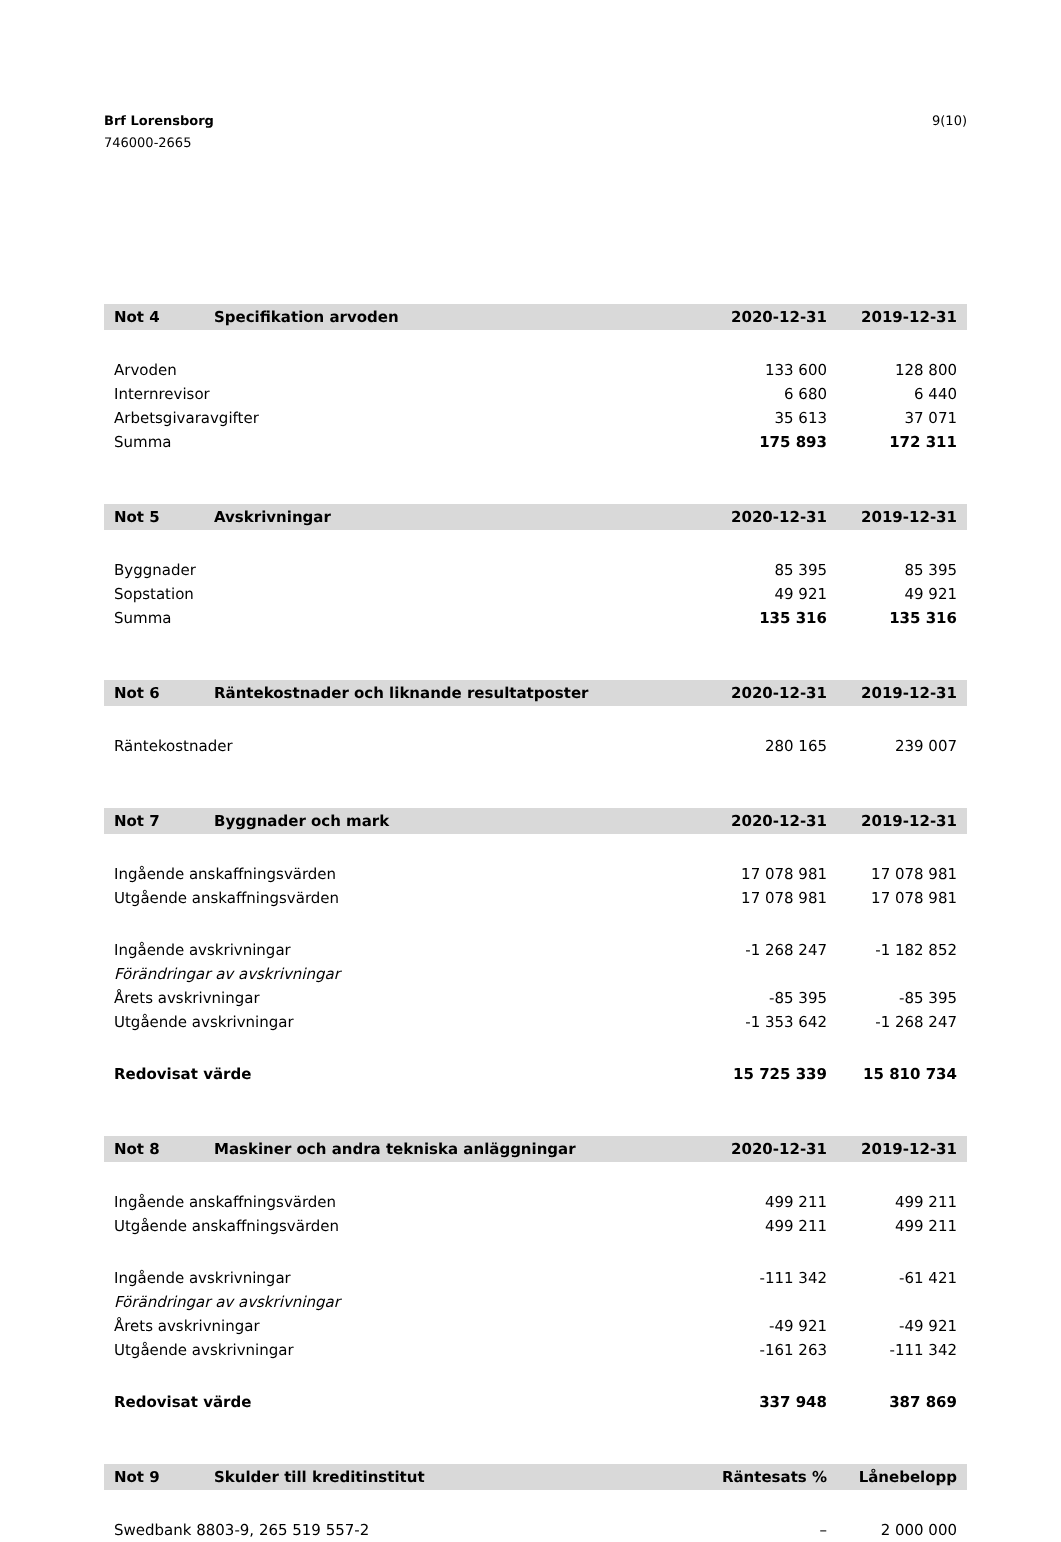Brf Lorensborg
746000-2665
9(10)
| Not 4 | Specifikation arvoden | 2020-12-31 | 2019-12-31 |
| --- | --- | --- | --- |
| Arvoden | | 133 600 | 128 800 |
| Internrevisor | | 6 680 | 6 440 |
| Arbetsgivaravgifter | | 35 613 | 37 071 |
| Summa | | 175 893 | 172 311 |
| Not 5 | Avskrivningar | 2020-12-31 | 2019-12-31 |
| --- | --- | --- | --- |
| Byggnader | | 85 395 | 85 395 |
| Sopstation | | 49 921 | 49 921 |
| Summa | | 135 316 | 135 316 |
| Not 6 | Räntekostnader och liknande resultatposter | 2020-12-31 | 2019-12-31 |
| --- | --- | --- | --- |
| Räntekostnader | | 280 165 | 239 007 |
| Not 7 | Byggnader och mark | 2020-12-31 | 2019-12-31 |
| --- | --- | --- | --- |
| Ingående anskaffningsvärden | | 17 078 981 | 17 078 981 |
| Utgående anskaffningsvärden | | 17 078 981 | 17 078 981 |
| Ingående avskrivningar | | -1 268 247 | -1 182 852 |
| Förändringar av avskrivningar | | | |
| Årets avskrivningar | | -85 395 | -85 395 |
| Utgående avskrivningar | | -1 353 642 | -1 268 247 |
| Redovisat värde | | 15 725 339 | 15 810 734 |
| Not 8 | Maskiner och andra tekniska anläggningar | 2020-12-31 | 2019-12-31 |
| --- | --- | --- | --- |
| Ingående anskaffningsvärden | | 499 211 | 499 211 |
| Utgående anskaffningsvärden | | 499 211 | 499 211 |
| Ingående avskrivningar | | -111 342 | -61 421 |
| Förändringar av avskrivningar | | | |
| Årets avskrivningar | | -49 921 | -49 921 |
| Utgående avskrivningar | | -161 263 | -111 342 |
| Redovisat värde | | 337 948 | 387 869 |
| Not 9 | Skulder till kreditinstitut | Räntesats % | Lånebelopp |
| --- | --- | --- | --- |
| Swedbank 8803-9, 265 519 557-2 | | – | 2 000 000 |